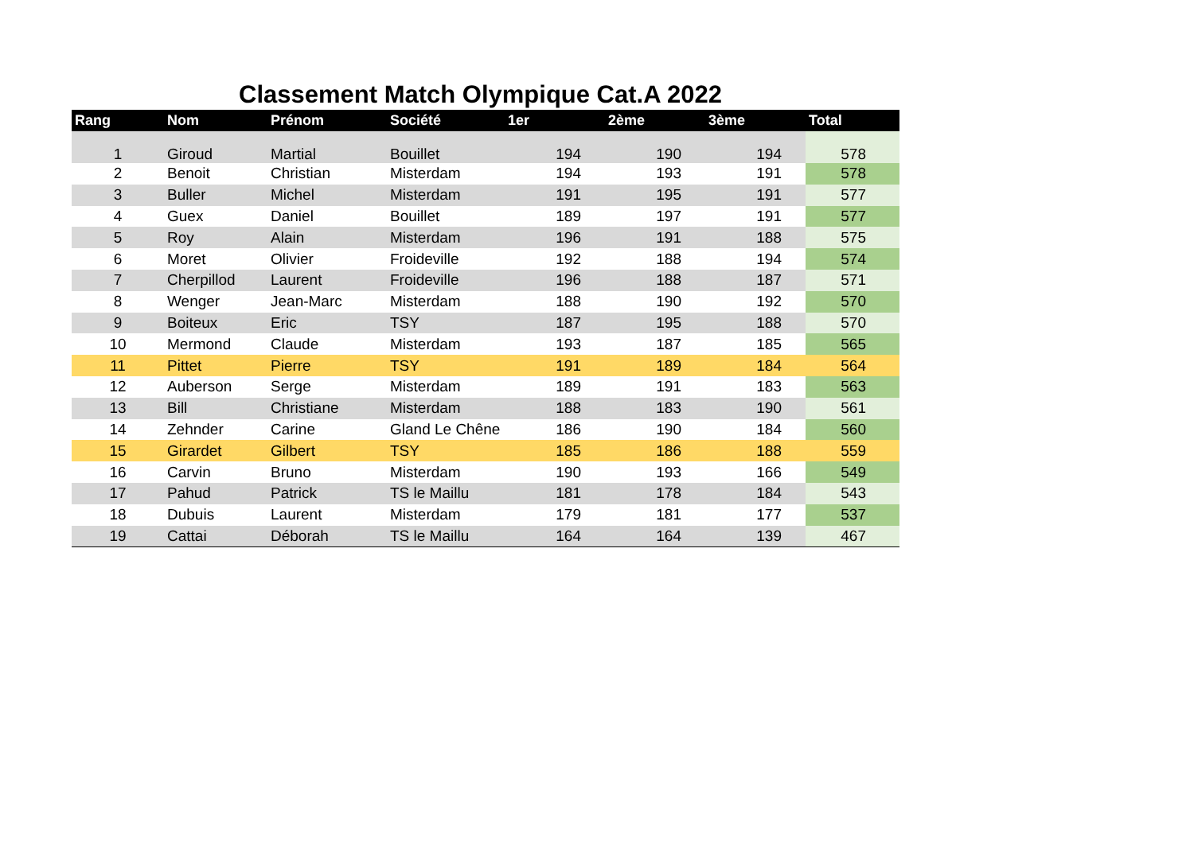Classement Match Olympique Cat.A 2022
| Rang | Nom | Prénom | Société | 1er | 2ème | 3ème | Total |
| --- | --- | --- | --- | --- | --- | --- | --- |
| 1 | Giroud | Martial | Bouillet | 194 | 190 | 194 | 578 |
| 2 | Benoit | Christian | Misterdam | 194 | 193 | 191 | 578 |
| 3 | Buller | Michel | Misterdam | 191 | 195 | 191 | 577 |
| 4 | Guex | Daniel | Bouillet | 189 | 197 | 191 | 577 |
| 5 | Roy | Alain | Misterdam | 196 | 191 | 188 | 575 |
| 6 | Moret | Olivier | Froideville | 192 | 188 | 194 | 574 |
| 7 | Cherpillod | Laurent | Froideville | 196 | 188 | 187 | 571 |
| 8 | Wenger | Jean-Marc | Misterdam | 188 | 190 | 192 | 570 |
| 9 | Boiteux | Eric | TSY | 187 | 195 | 188 | 570 |
| 10 | Mermond | Claude | Misterdam | 193 | 187 | 185 | 565 |
| 11 | Pittet | Pierre | TSY | 191 | 189 | 184 | 564 |
| 12 | Auberson | Serge | Misterdam | 189 | 191 | 183 | 563 |
| 13 | Bill | Christiane | Misterdam | 188 | 183 | 190 | 561 |
| 14 | Zehnder | Carine | Gland Le Chêne | 186 | 190 | 184 | 560 |
| 15 | Girardet | Gilbert | TSY | 185 | 186 | 188 | 559 |
| 16 | Carvin | Bruno | Misterdam | 190 | 193 | 166 | 549 |
| 17 | Pahud | Patrick | TS le Maillu | 181 | 178 | 184 | 543 |
| 18 | Dubuis | Laurent | Misterdam | 179 | 181 | 177 | 537 |
| 19 | Cattai | Déborah | TS le Maillu | 164 | 164 | 139 | 467 |